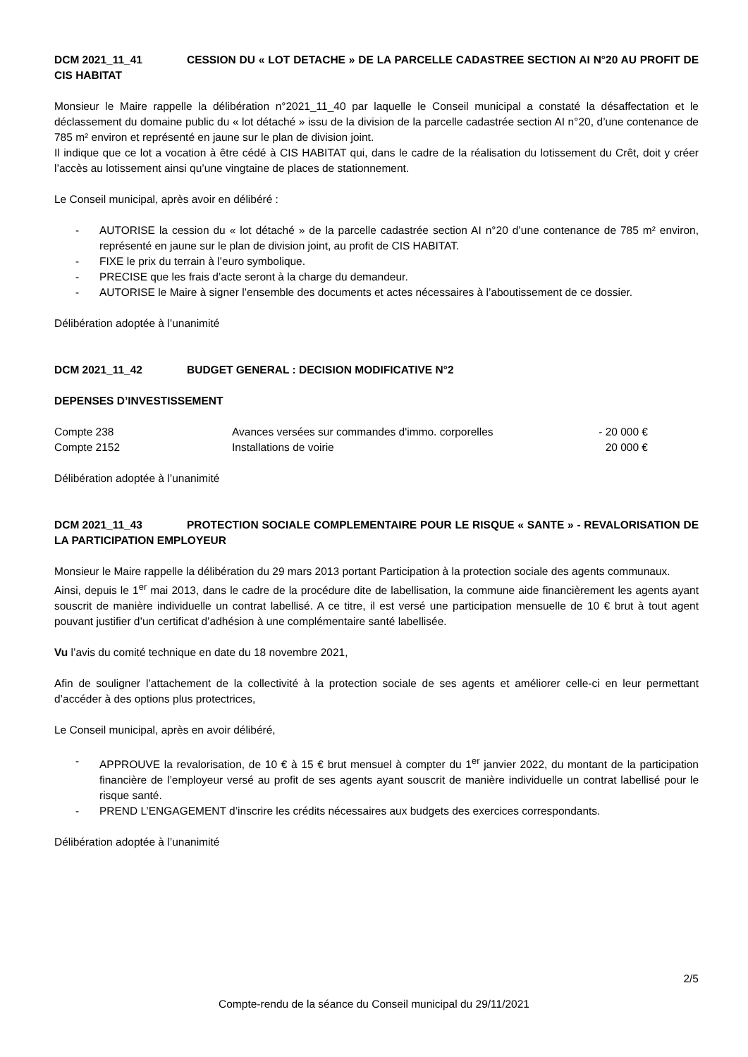DCM 2021_11_41 CESSION DU « LOT DETACHE » DE LA PARCELLE CADASTREE SECTION AI N°20 AU PROFIT DE CIS HABITAT
Monsieur le Maire rappelle la délibération n°2021_11_40 par laquelle le Conseil municipal a constaté la désaffectation et le déclassement du domaine public du « lot détaché » issu de la division de la parcelle cadastrée section AI n°20, d’une contenance de 785 m² environ et représenté en jaune sur le plan de division joint.
Il indique que ce lot a vocation à être cédé à CIS HABITAT qui, dans le cadre de la réalisation du lotissement du Crêt, doit y créer l’accès au lotissement ainsi qu’une vingtaine de places de stationnement.
Le Conseil municipal, après avoir en délibéré :
- AUTORISE la cession du « lot détaché » de la parcelle cadastrée section AI n°20 d’une contenance de 785 m² environ, représenté en jaune sur le plan de division joint, au profit de CIS HABITAT.
- FIXE le prix du terrain à l’euro symbolique.
- PRECISE que les frais d’acte seront à la charge du demandeur.
- AUTORISE le Maire à signer l’ensemble des documents et actes nécessaires à l’aboutissement de ce dossier.
Délibération adoptée à l’unanimité
DCM 2021_11_42 BUDGET GENERAL : DECISION MODIFICATIVE N°2
DEPENSES D’INVESTISSEMENT
| Compte 238 | Avances versées sur commandes d'immo. corporelles | - 20 000 € |
| Compte 2152 | Installations de voirie | 20 000 € |
Délibération adoptée à l’unanimité
DCM 2021_11_43 PROTECTION SOCIALE COMPLEMENTAIRE POUR LE RISQUE « SANTE » - REVALORISATION DE LA PARTICIPATION EMPLOYEUR
Monsieur le Maire rappelle la délibération du 29 mars 2013 portant Participation à la protection sociale des agents communaux.
Ainsi, depuis le 1<sup>er</sup> mai 2013, dans le cadre de la procédure dite de labellisation, la commune aide financièrement les agents ayant souscrit de manière individuelle un contrat labellisé. A ce titre, il est versé une participation mensuelle de 10 € brut à tout agent pouvant justifier d’un certificat d’adhésion à une complémentaire santé labellisée.
Vu l’avis du comité technique en date du 18 novembre 2021,
Afin de souligner l’attachement de la collectivité à la protection sociale de ses agents et améliorer celle-ci en leur permettant d’accéder à des options plus protectrices,
Le Conseil municipal, après en avoir délibéré,
- APPROUVE la revalorisation, de 10 € à 15 € brut mensuel à compter du 1<sup>er</sup> janvier 2022, du montant de la participation financière de l’employeur versé au profit de ses agents ayant souscrit de manière individuelle un contrat labellisé pour le risque santé.
- PREND L’ENGAGEMENT d’inscrire les crédits nécessaires aux budgets des exercices correspondants.
Délibération adoptée à l’unanimité
2/5
Compte-rendu de la séance du Conseil municipal du 29/11/2021